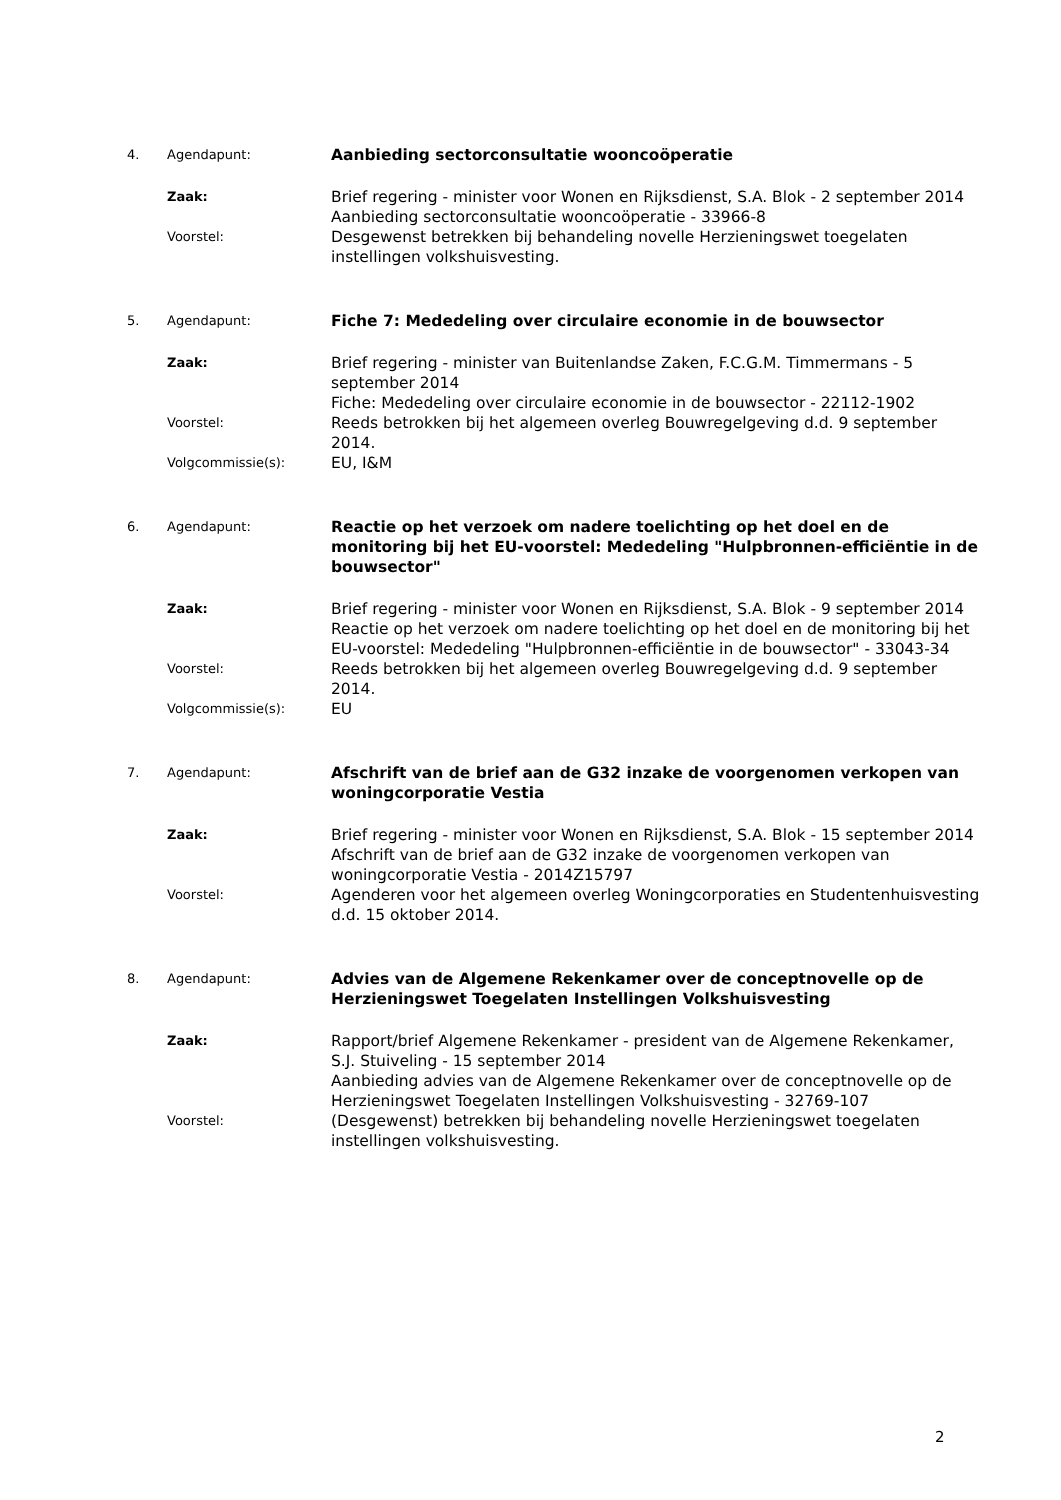4. Agendapunt:
Aanbieding sectorconsultatie wooncoöperatie
Zaak:
Brief regering - minister voor Wonen en Rijksdienst, S.A. Blok - 2 september 2014
Aanbieding sectorconsultatie wooncoöperatie - 33966-8
Voorstel:
Desgewenst betrekken bij behandeling novelle Herzieningswet toegelaten instellingen volkshuisvesting.
5. Agendapunt:
Fiche 7: Mededeling over circulaire economie in de bouwsector
Zaak:
Brief regering - minister van Buitenlandse Zaken, F.C.G.M. Timmermans - 5 september 2014
Fiche: Mededeling over circulaire economie in de bouwsector - 22112-1902
Voorstel:
Reeds betrokken bij het algemeen overleg Bouwregelgeving d.d. 9 september 2014.
Volgcommissie(s):
EU, I&M
6. Agendapunt:
Reactie op het verzoek om nadere toelichting op het doel en de monitoring bij het EU-voorstel: Mededeling "Hulpbronnen-efficiëntie in de bouwsector"
Zaak:
Brief regering - minister voor Wonen en Rijksdienst, S.A. Blok - 9 september 2014
Reactie op het verzoek om nadere toelichting op het doel en de monitoring bij het EU-voorstel: Mededeling "Hulpbronnen-efficiëntie in de bouwsector" - 33043-34
Voorstel:
Reeds betrokken bij het algemeen overleg Bouwregelgeving d.d. 9 september 2014.
Volgcommissie(s):
EU
7. Agendapunt:
Afschrift van de brief aan de G32 inzake de voorgenomen verkopen van woningcorporatie Vestia
Zaak:
Brief regering - minister voor Wonen en Rijksdienst, S.A. Blok - 15 september 2014
Afschrift van de brief aan de G32 inzake de voorgenomen verkopen van woningcorporatie Vestia - 2014Z15797
Voorstel:
Agenderen voor het algemeen overleg Woningcorporaties en Studentenhuisvesting d.d. 15 oktober 2014.
8. Agendapunt:
Advies van de Algemene Rekenkamer over de conceptnovelle op de Herzieningswet Toegelaten Instellingen Volkshuisvesting
Zaak:
Rapport/brief Algemene Rekenkamer - president van de Algemene Rekenkamer, S.J. Stuiveling - 15 september 2014
Aanbieding advies van de Algemene Rekenkamer over de conceptnovelle op de Herzieningswet Toegelaten Instellingen Volkshuisvesting - 32769-107
Voorstel:
(Desgewenst) betrekken bij behandeling novelle Herzieningswet toegelaten instellingen volkshuisvesting.
2